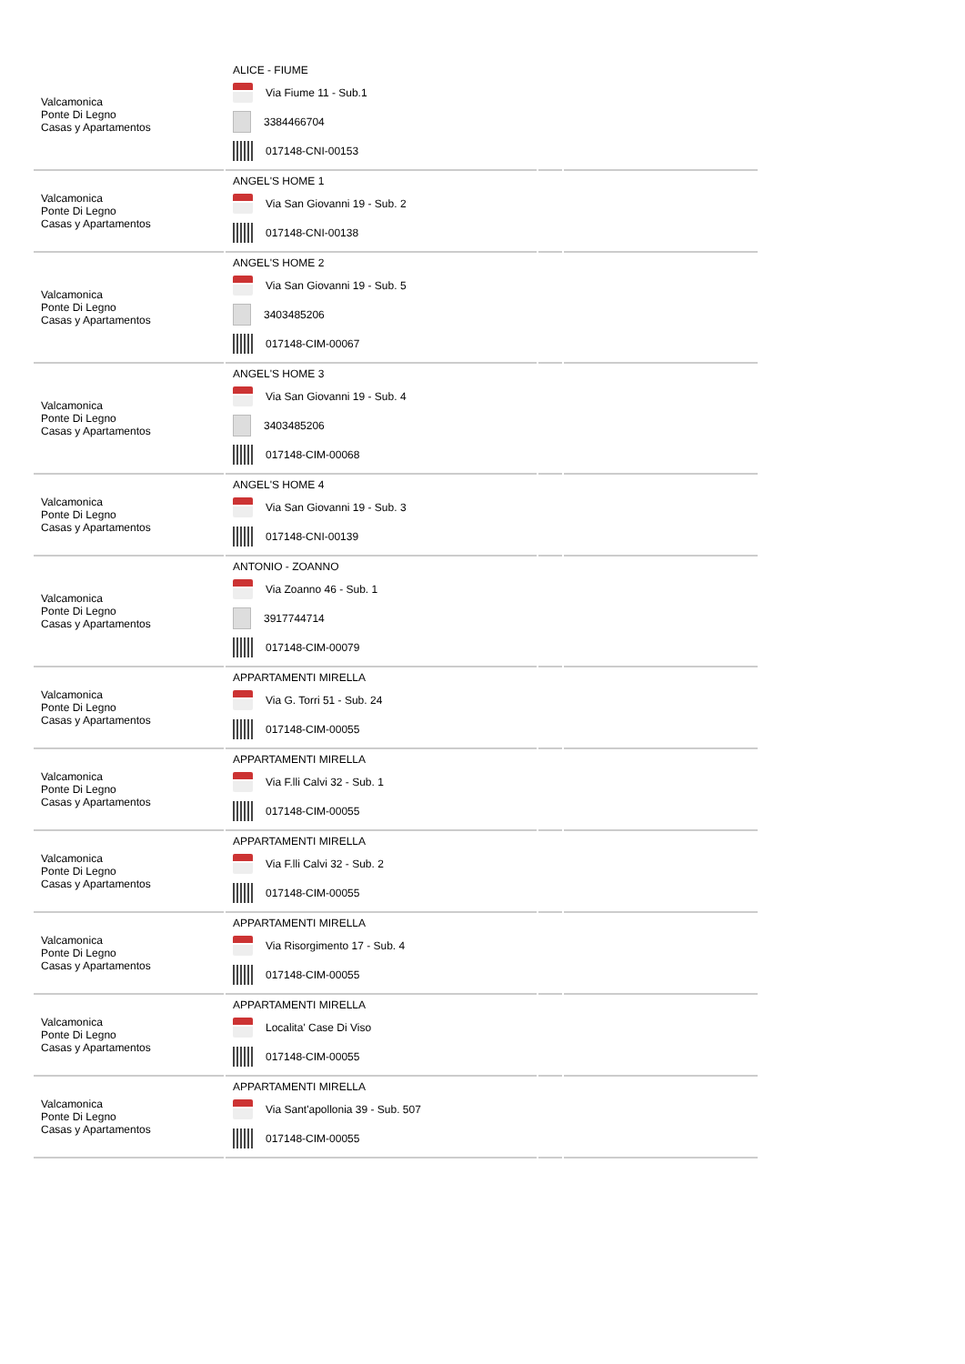| Valcamonica Ponte Di Legno Casas y Apartamentos | ALICE - FIUME Via Fiume 11 - Sub.1 3384466704 017148-CNI-00153 | | |
| Valcamonica Ponte Di Legno Casas y Apartamentos | ANGEL'S HOME 1 Via San Giovanni 19 - Sub. 2 017148-CNI-00138 | | |
| Valcamonica Ponte Di Legno Casas y Apartamentos | ANGEL'S HOME 2 Via San Giovanni 19 - Sub. 5 3403485206 017148-CIM-00067 | | |
| Valcamonica Ponte Di Legno Casas y Apartamentos | ANGEL'S HOME 3 Via San Giovanni 19 - Sub. 4 3403485206 017148-CIM-00068 | | |
| Valcamonica Ponte Di Legno Casas y Apartamentos | ANGEL'S HOME 4 Via San Giovanni 19 - Sub. 3 017148-CNI-00139 | | |
| Valcamonica Ponte Di Legno Casas y Apartamentos | ANTONIO - ZOANNO Via Zoanno 46 - Sub. 1 3917744714 017148-CIM-00079 | | |
| Valcamonica Ponte Di Legno Casas y Apartamentos | APPARTAMENTI MIRELLA Via G. Torri 51 - Sub. 24 017148-CIM-00055 | | |
| Valcamonica Ponte Di Legno Casas y Apartamentos | APPARTAMENTI MIRELLA Via F.lli Calvi 32 - Sub. 1 017148-CIM-00055 | | |
| Valcamonica Ponte Di Legno Casas y Apartamentos | APPARTAMENTI MIRELLA Via F.lli Calvi 32 - Sub. 2 017148-CIM-00055 | | |
| Valcamonica Ponte Di Legno Casas y Apartamentos | APPARTAMENTI MIRELLA Via Risorgimento 17 - Sub. 4 017148-CIM-00055 | | |
| Valcamonica Ponte Di Legno Casas y Apartamentos | APPARTAMENTI MIRELLA Localita' Case Di Viso 017148-CIM-00055 | | |
| Valcamonica Ponte Di Legno Casas y Apartamentos | APPARTAMENTI MIRELLA Via Sant'apollonia 39 - Sub. 507 017148-CIM-00055 | | |